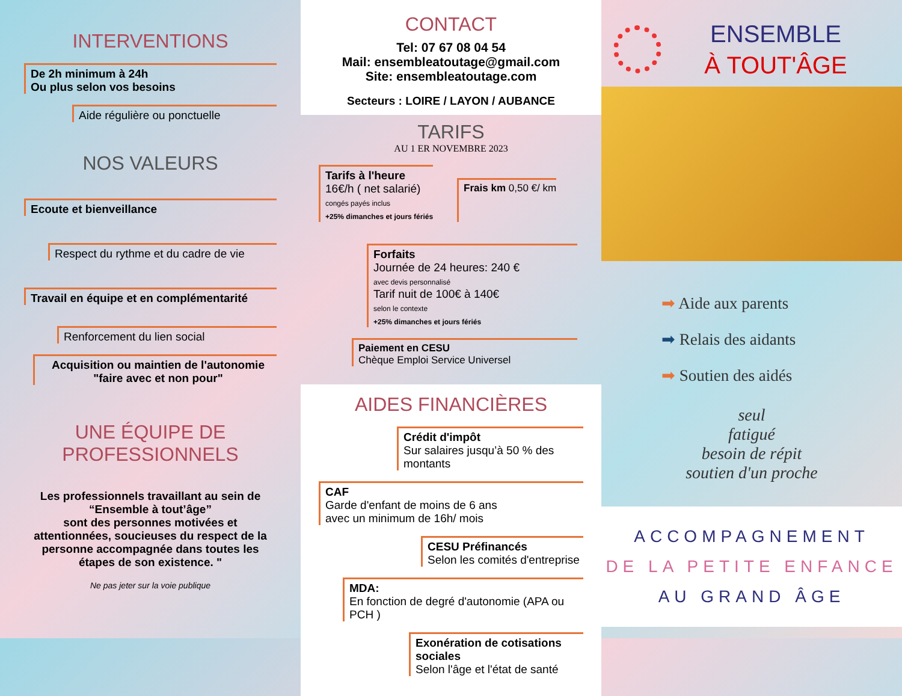INTERVENTIONS
De 2h minimum à 24h
Ou plus selon vos besoins
Aide régulière ou ponctuelle
NOS VALEURS
Ecoute et bienveillance
Respect du rythme et du cadre de vie
Travail en équipe et en complémentarité
Renforcement du lien social
Acquisition ou maintien de l'autonomie
"faire avec et non pour"
UNE ÉQUIPE DE
PROFESSIONNELS
Les professionnels travaillant au sein de “Ensemble à tout’âge”
sont des personnes motivées et attentionnées, soucieuses du respect de la personne accompagnée dans toutes les étapes de son existence. "
Ne pas jeter sur la voie publique
CONTACT
Tel: 07 67 08 04 54
Mail: ensembleatoutage@gmail.com
Site: ensembleatoutage.com
Secteurs : LOIRE / LAYON / AUBANCE
TARIFS
AU 1 ER NOVEMBRE 2023
Tarifs à l'heure
16€/h ( net salarié)
congés payés inclus
+25% dimanches et jours fériés
Frais km 0,50 €/ km
Forfaits
Journée de 24 heures: 240 €
avec devis personnalisé
Tarif nuit de 100€ à 140€
selon le contexte
+25% dimanches et jours fériés
Paiement en CESU
Chèque Emploi Service Universel
AIDES FINANCIÈRES
Crédit d'impôt
Sur salaires jusqu’à 50 % des montants
CAF
Garde d'enfant de moins de 6 ans
avec un minimum de 16h/ mois
CESU Préfinancés
Selon les comités d'entreprise
MDA:
En fonction de degré d'autonomie (APA ou PCH )
Exonération de cotisations sociales
Selon l'âge et l'état de santé
ENSEMBLE
À TOUT'ÂGE
➡ Aide aux parents
➡ Relais des aidants
➡ Soutien des aidés
seul
fatigué
besoin de répit
soutien d'un proche
ACCOMPAGNEMENT
DE LA PETITE ENFANCE
AU GRAND ÂGE